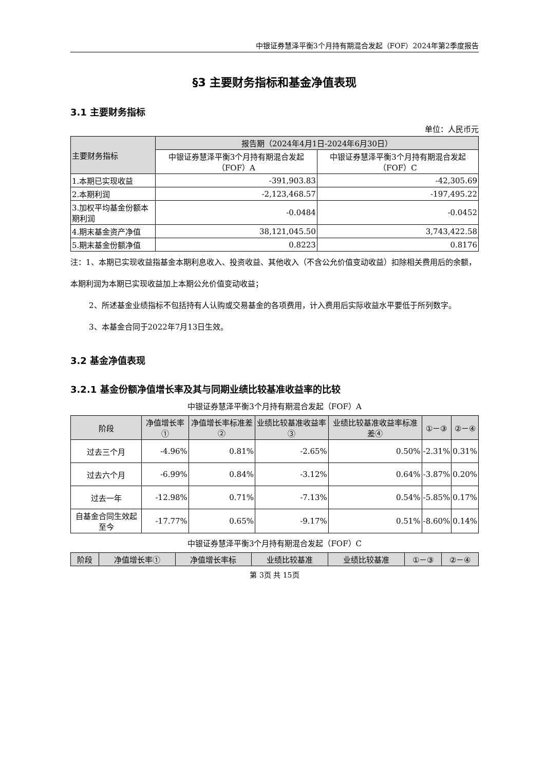中银证券慧泽平衡3个月持有期混合发起（FOF）2024年第2季度报告
§3 主要财务指标和基金净值表现
3.1 主要财务指标
单位：人民币元
| 主要财务指标 | 报告期（2024年4月1日-2024年6月30日） | |
| | 中银证券慧泽平衡3个月持有期混合发起（FOF）A | 中银证券慧泽平衡3个月持有期混合发起（FOF）C |
| 1.本期已实现收益 | -391,903.83 | -42,305.69 |
| 2.本期利润 | -2,123,468.57 | -197,495.22 |
| 3.加权平均基金份额本期利润 | -0.0484 | -0.0452 |
| 4.期末基金资产净值 | 38,121,045.50 | 3,743,422.58 |
| 5.期末基金份额净值 | 0.8223 | 0.8176 |
注：1、本期已实现收益指基金本期利息收入、投资收益、其他收入（不含公允价值变动收益）扣除相关费用后的余额，本期利润为本期已实现收益加上本期公允价值变动收益；
2、所述基金业绩指标不包括持有人认购或交易基金的各项费用，计入费用后实际收益水平要低于所列数字。
3、本基金合同于2022年7月13日生效。
3.2 基金净值表现
3.2.1 基金份额净值增长率及其与同期业绩比较基准收益率的比较
中银证券慧泽平衡3个月持有期混合发起（FOF）A
| 阶段 | 净值增长率① | 净值增长率标准差② | 业绩比较基准收益率③ | 业绩比较基准收益率标准差④ | ①－③ | ②－④ |
| --- | --- | --- | --- | --- | --- | --- |
| 过去三个月 | -4.96% | 0.81% | -2.65% | 0.50% | -2.31% | 0.31% |
| 过去六个月 | -6.99% | 0.84% | -3.12% | 0.64% | -3.87% | 0.20% |
| 过去一年 | -12.98% | 0.71% | -7.13% | 0.54% | -5.85% | 0.17% |
| 自基金合同生效起至今 | -17.77% | 0.65% | -9.17% | 0.51% | -8.60% | 0.14% |
中银证券慧泽平衡3个月持有期混合发起（FOF）C
| 阶段 | 净值增长率① | 净值增长率标 | 业绩比较基准 | 业绩比较基准 | ①－③ | ②－④ |
| --- | --- | --- | --- | --- | --- | --- |
第 3页 共 15页